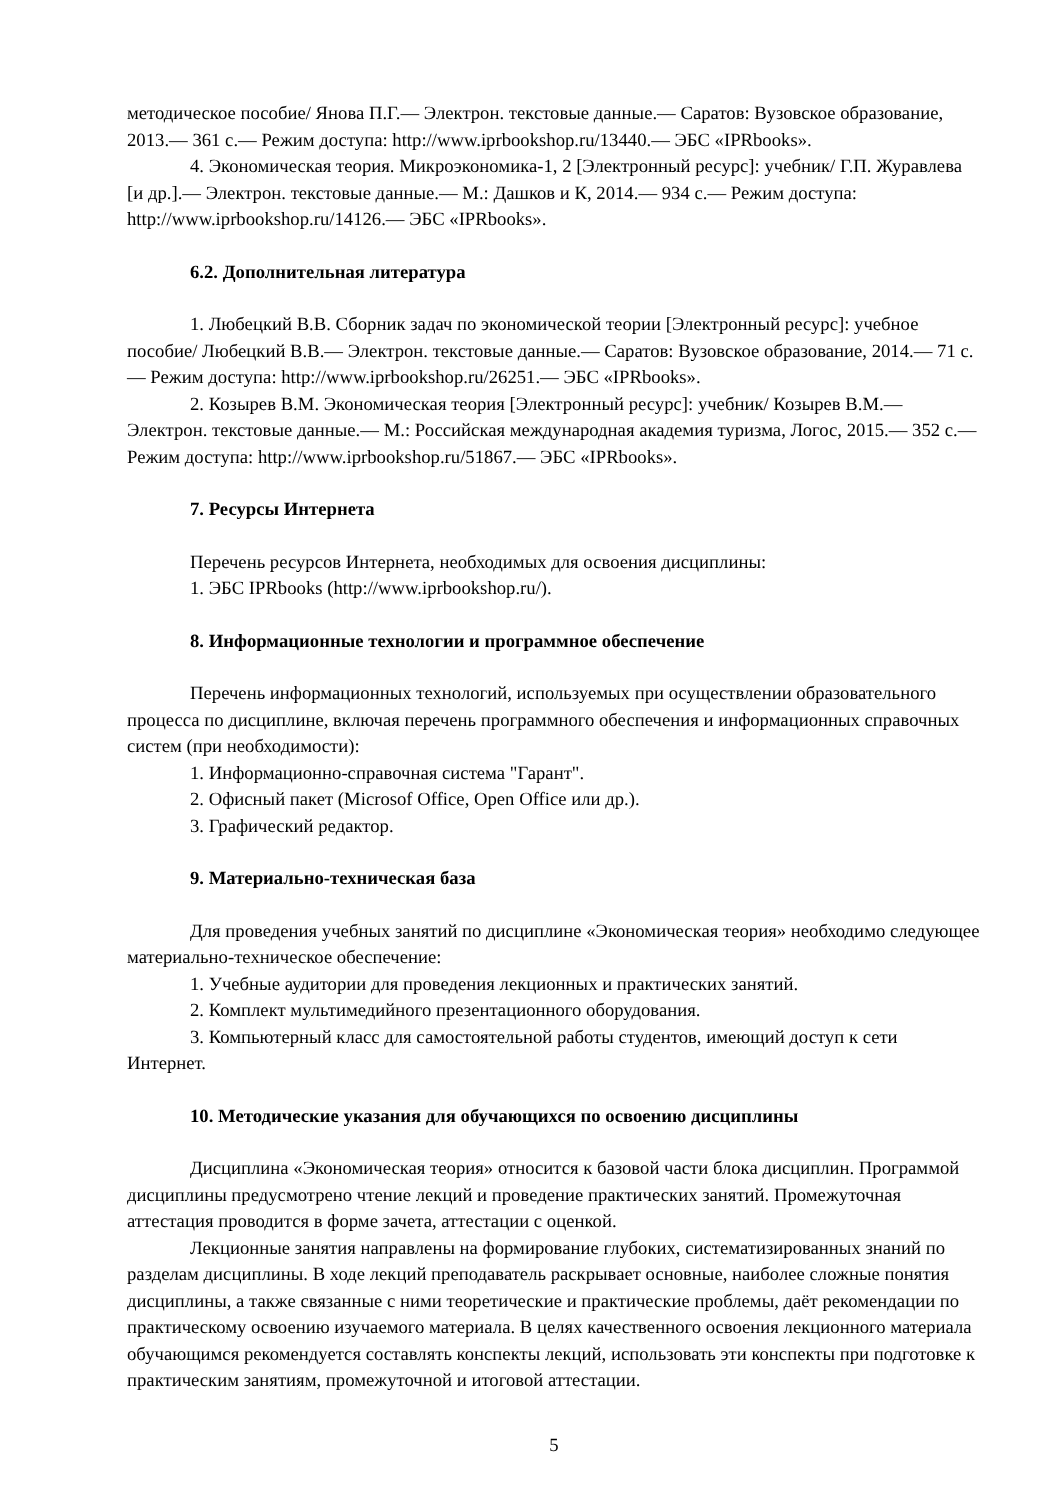методическое пособие/ Янова П.Г.— Электрон. текстовые данные.— Саратов: Вузовское образование, 2013.— 361 с.— Режим доступа: http://www.iprbookshop.ru/13440.— ЭБС «IPRbooks».
4. Экономическая теория. Микроэкономика-1, 2 [Электронный ресурс]: учебник/ Г.П. Журавлева [и др.].— Электрон. текстовые данные.— М.: Дашков и К, 2014.— 934 с.— Режим доступа: http://www.iprbookshop.ru/14126.— ЭБС «IPRbooks».
6.2. Дополнительная литература
1. Любецкий В.В. Сборник задач по экономической теории [Электронный ресурс]: учебное пособие/ Любецкий В.В.— Электрон. текстовые данные.— Саратов: Вузовское образование, 2014.— 71 с.— Режим доступа: http://www.iprbookshop.ru/26251.— ЭБС «IPRbooks».
2. Козырев В.М. Экономическая теория [Электронный ресурс]: учебник/ Козырев В.М.— Электрон. текстовые данные.— М.: Российская международная академия туризма, Логос, 2015.— 352 с.— Режим доступа: http://www.iprbookshop.ru/51867.— ЭБС «IPRbooks».
7. Ресурсы Интернета
Перечень ресурсов Интернета, необходимых для освоения дисциплины:
1. ЭБС IPRbooks (http://www.iprbookshop.ru/).
8. Информационные технологии и программное обеспечение
Перечень информационных технологий, используемых при осуществлении образовательного процесса по дисциплине, включая перечень программного обеспечения и информационных справочных систем (при необходимости):
1. Информационно-справочная система "Гарант".
2. Офисный пакет (Microsof Office, Open Office или др.).
3. Графический редактор.
9. Материально-техническая база
Для проведения учебных занятий по дисциплине «Экономическая теория» необходимо следующее материально-техническое обеспечение:
1. Учебные аудитории для проведения лекционных и практических занятий.
2. Комплект мультимедийного презентационного оборудования.
3. Компьютерный класс для самостоятельной работы студентов, имеющий доступ к сети Интернет.
10. Методические указания для обучающихся по освоению дисциплины
Дисциплина «Экономическая теория» относится к базовой части блока дисциплин. Программой дисциплины предусмотрено чтение лекций и проведение практических занятий. Промежуточная аттестация проводится в форме зачета, аттестации с оценкой.
Лекционные занятия направлены на формирование глубоких, систематизированных знаний по разделам дисциплины. В ходе лекций преподаватель раскрывает основные, наиболее сложные понятия дисциплины, а также связанные с ними теоретические и практические проблемы, даёт рекомендации по практическому освоению изучаемого материала. В целях качественного освоения лекционного материала обучающимся рекомендуется составлять конспекты лекций, использовать эти конспекты при подготовке к практическим занятиям, промежуточной и итоговой аттестации.
5